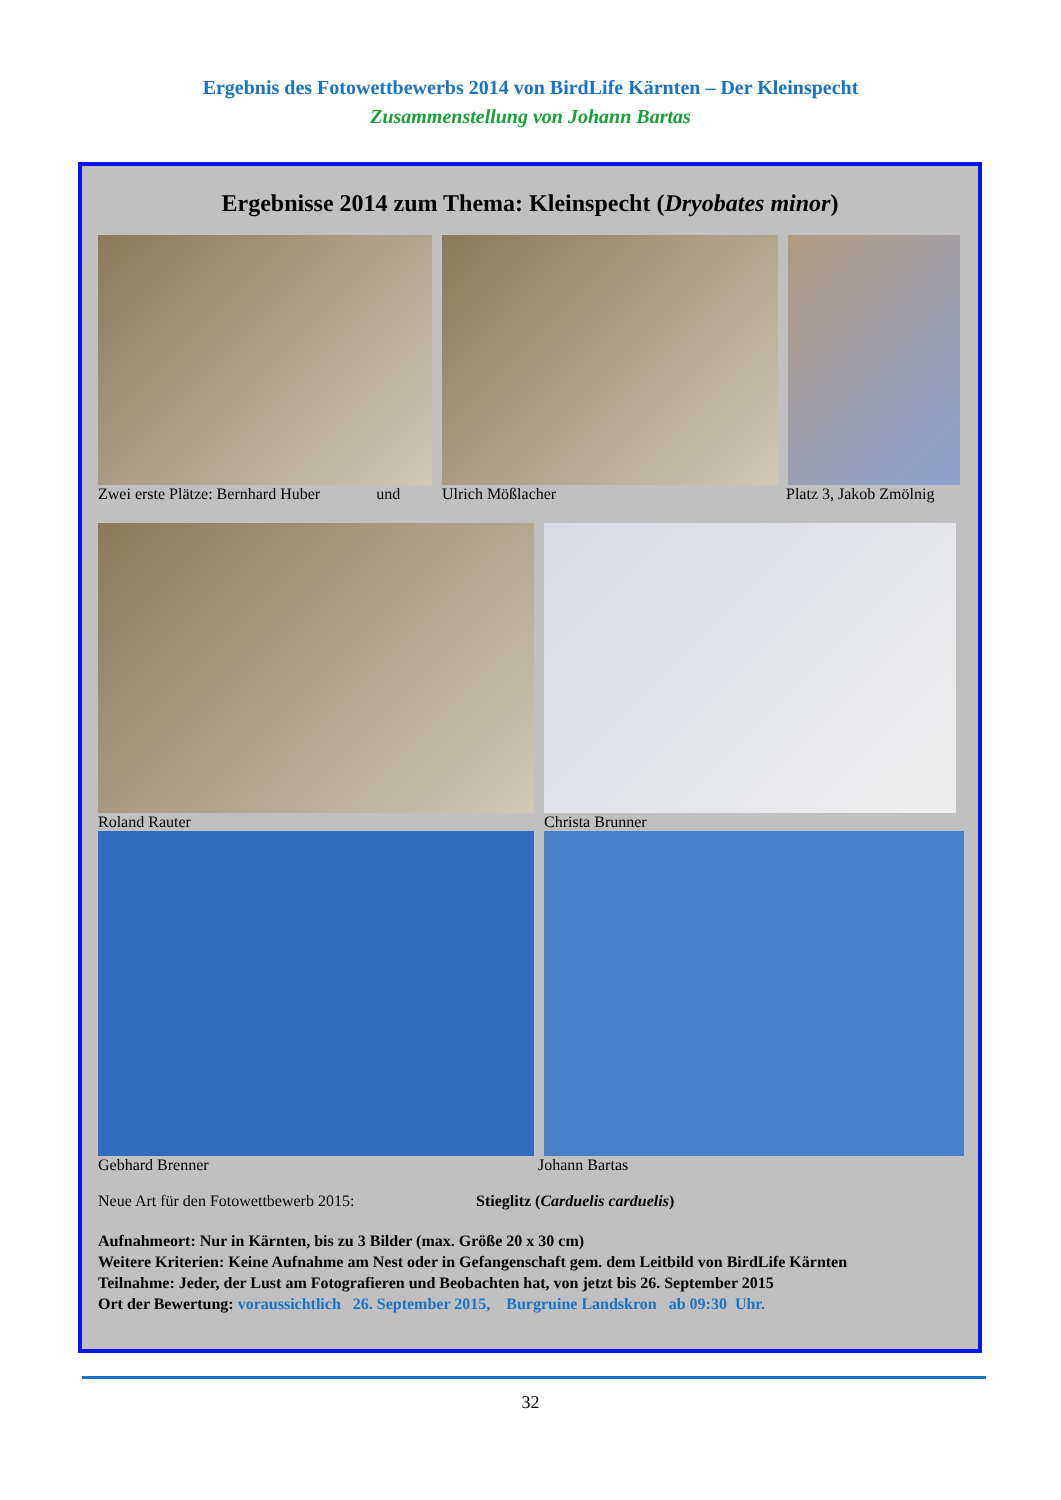Ergebnis des Fotowettbewerbs 2014 von BirdLife Kärnten – Der Kleinspecht
Zusammenstellung von Johann Bartas
Ergebnisse 2014 zum Thema: Kleinspecht (Dryobates minor)
Zwei erste Plätze: Bernhard Huber und Ulrich Mößlacher Platz 3, Jakob Zmölnig
Roland Rauter Christa Brunner
Gebhard Brenner Johann Bartas
Neue Art für den Fotowettbewerb 2015: Stieglitz (Carduelis carduelis)
Aufnahmeort: Nur in Kärnten, bis zu 3 Bilder (max. Größe 20 x 30 cm)
Weitere Kriterien: Keine Aufnahme am Nest oder in Gefangenschaft gem. dem Leitbild von BirdLife Kärnten
Teilnahme: Jeder, der Lust am Fotografieren und Beobachten hat, von jetzt bis 26. September 2015
Ort der Bewertung: voraussichtlich 26. September 2015, Burgruine Landskron ab 09:30 Uhr.
32